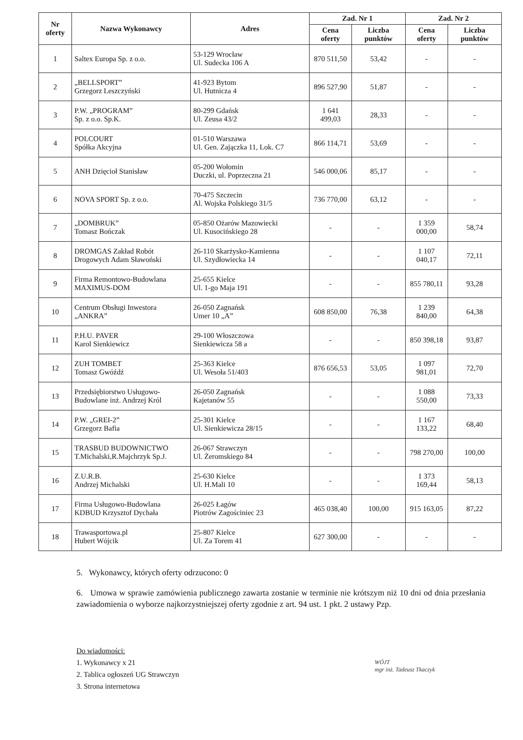| Nr oferty | Nazwa Wykonawcy | Adres | Zad. Nr 1 | | Zad. Nr 2 | |
| --- | --- | --- | --- | --- | --- | --- |
| | | | Cena oferty | Liczba punktów | Cena oferty | Liczba punktów |
| 1 | Saltex Europa Sp. z o.o. | 53-129 Wrocław Ul. Sudecka 106 A | 870 511,50 | 53,42 | - | - |
| 2 | „BELLSPORT” Grzegorz Leszczyński | 41-923 Bytom Ul. Hutnicza 4 | 896 527,90 | 51,87 | - | - |
| 3 | P.W. „PROGRAM” Sp. z o.o. Sp.K. | 80-299 Gdańsk Ul. Zeusa 43/2 | 1 641 499,03 | 28,33 | - | - |
| 4 | POLCOURT Spółka Akcyjna | 01-510 Warszawa Ul. Gen. Zajączka 11, Lok. C7 | 866 114,71 | 53,69 | - | - |
| 5 | ANH Dzięcioł Stanisław | 05-200 Wołomin Duczki, ul. Poprzeczna 21 | 546 000,06 | 85,17 | - | - |
| 6 | NOVA SPORT Sp. z o.o. | 70-475 Szczecin Al. Wojska Polskiego 31/5 | 736 770,00 | 63,12 | - | - |
| 7 | „DOMBRUK” Tomasz Bończak | 05-850 Ożarów Mazowiecki Ul. Kusocińskiego 28 | - | - | 1 359 000,00 | 58,74 |
| 8 | DROMGAS Zakład Robót Drogowych Adam Sławoński | 26-110 Skarżysko-Kamienna Ul. Szydłowiecka 14 | - | - | 1 107 040,17 | 72,11 |
| 9 | Firma Remontowo-Budowlana MAXIMUS-DOM | 25-655 Kielce Ul. 1-go Maja 191 | - | - | 855 780,11 | 93,28 |
| 10 | Centrum Obsługi Inwestora „ANKRA” | 26-050 Zagnańsk Umer 10 „A” | 608 850,00 | 76,38 | 1 239 840,00 | 64,38 |
| 11 | P.H.U. PAVER Karol Sienkiewicz | 29-100 Włoszczowa Sienkiewicza 58 a | - | - | 850 398,18 | 93,87 |
| 12 | ZUH TOMBET Tomasz Gwóźdź | 25-363 Kielce Ul. Wesoła 51/403 | 876 656,53 | 53,05 | 1 097 981,01 | 72,70 |
| 13 | Przedsiębiorstwo Usługowo-Budowlane inż. Andrzej Król | 26-050 Zagnańsk Kajetanów 55 | - | - | 1 088 550,00 | 73,33 |
| 14 | P.W. „GREI-2” Grzegorz Bafia | 25-301 Kielce Ul. Sienkiewicza 28/15 | - | - | 1 167 133,22 | 68,40 |
| 15 | TRASBUD BUDOWNICTWO T.Michalski,R.Majchrzyk Sp.J. | 26-067 Strawczyn Ul. Żeromskiego 84 | - | - | 798 270,00 | 100,00 |
| 16 | Z.U.R.B. Andrzej Michalski | 25-630 Kielce Ul. H.Mali 10 | - | - | 1 373 169,44 | 58,13 |
| 17 | Firma Usługowo-Budowlana KDBUD Krzysztof Dychała | 26-025 Łagów Piotrów Zagościniec 23 | 465 038,40 | 100,00 | 915 163,05 | 87,22 |
| 18 | Trawasportowa.pl Hubert Wójcik | 25-807 Kielce Ul. Za Torem 41 | 627 300,00 | - | - | - |
5. Wykonawcy, których oferty odrzucono: 0
6. Umowa w sprawie zamówienia publicznego zawarta zostanie w terminie nie krótszym niż 10 dni od dnia przesłania zawiadomienia o wyborze najkorzystniejszej oferty zgodnie z art. 94 ust. 1 pkt. 2 ustawy Pzp.
Do wiadomości:
1. Wykonawcy x 21
2. Tablica ogłoszeń UG Strawczyn
3. Strona internetowa
WÓJT
mgr inż. Tadeusz Tkaczyk